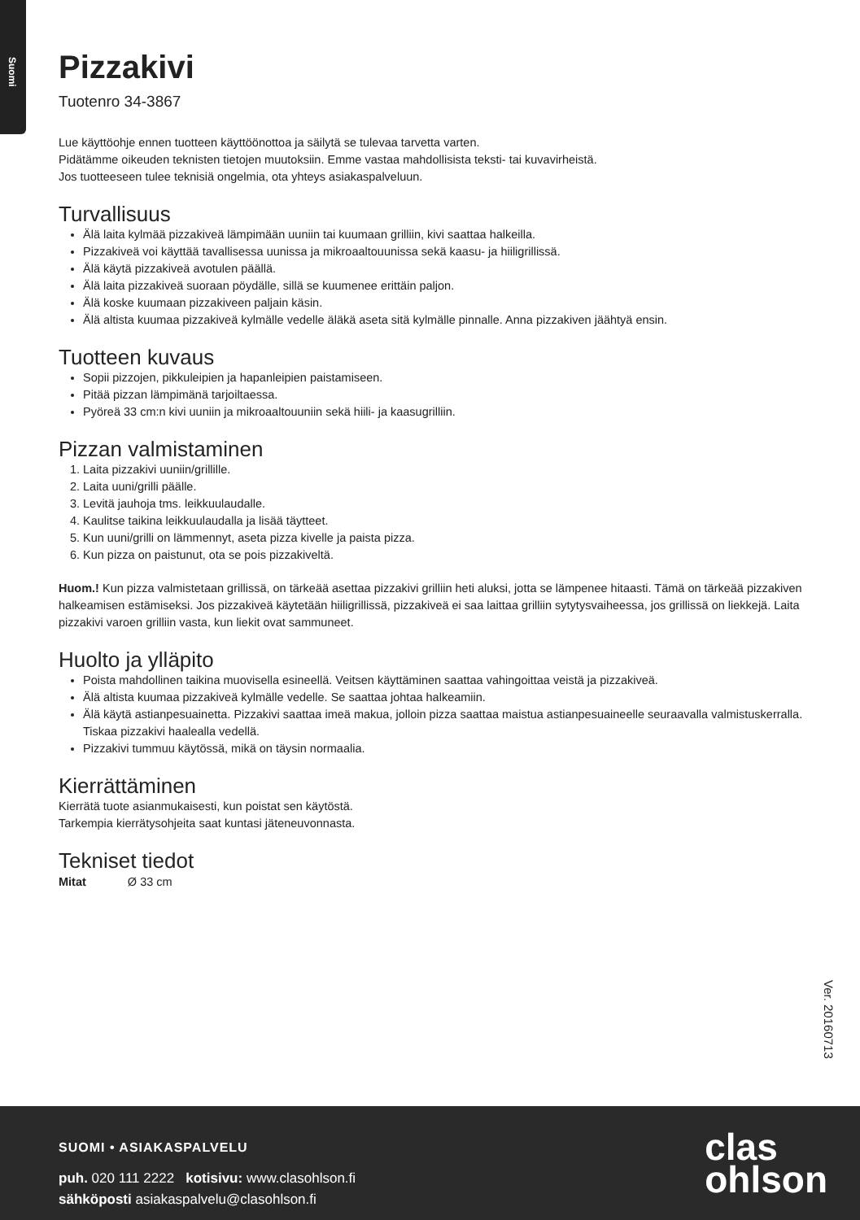Suomi
Pizzakivi
Tuotenro 34-3867
Lue käyttöohje ennen tuotteen käyttöönottoa ja säilytä se tulevaa tarvetta varten.
Pidätämme oikeuden teknisten tietojen muutoksiin. Emme vastaa mahdollisista teksti- tai kuvavirheistä.
Jos tuotteeseen tulee teknisiä ongelmia, ota yhteys asiakaspalveluun.
Turvallisuus
Älä laita kylmää pizzakiveä lämpimään uuniin tai kuumaan grilliin, kivi saattaa halkeilla.
Pizzakiveä voi käyttää tavallisessa uunissa ja mikroaaltouunissa sekä kaasu- ja hiiligrillissä.
Älä käytä pizzakiveä avotulen päällä.
Älä laita pizzakiveä suoraan pöydälle, sillä se kuumenee erittäin paljon.
Älä koske kuumaan pizzakiveen paljain käsin.
Älä altista kuumaa pizzakiveä kylmälle vedelle äläkä aseta sitä kylmälle pinnalle. Anna pizzakiven jäähtyä ensin.
Tuotteen kuvaus
Sopii pizzojen, pikkuleipien ja hapanleipien paistamiseen.
Pitää pizzan lämpimänä tarjoiltaessa.
Pyöreä 33 cm:n kivi uuniin ja mikroaaltouuniin sekä hiili- ja kaasugrilliin.
Pizzan valmistaminen
1. Laita pizzakivi uuniin/grillille.
2. Laita uuni/grilli päälle.
3. Levitä jauhoja tms. leikkuulaudalle.
4. Kaulitse taikina leikkuulaudalla ja lisää täytteet.
5. Kun uuni/grilli on lämmennyt, aseta pizza kivelle ja paista pizza.
6. Kun pizza on paistunut, ota se pois pizzakiveltä.
Huom.! Kun pizza valmistetaan grillissä, on tärkeää asettaa pizzakivi grilliin heti aluksi, jotta se lämpenee hitaasti. Tämä on tärkeää pizzakiven halkeamisen estämiseksi. Jos pizzakiveä käytetään hiiligrillissä, pizzakiveä ei saa laittaa grilliin sytytysvaiheessa, jos grillissä on liekkejä. Laita pizzakivi varoen grilliin vasta, kun liekit ovat sammuneet.
Huolto ja ylläpito
Poista mahdollinen taikina muovisella esineellä. Veitsen käyttäminen saattaa vahingoittaa veistä ja pizzakiveä.
Älä altista kuumaa pizzakiveä kylmälle vedelle. Se saattaa johtaa halkeamiin.
Älä käytä astianpesuainetta. Pizzakivi saattaa imeä makua, jolloin pizza saattaa maistua astianpesuaineelle seuraavalla valmistuskerralla. Tiskaa pizzakivi haalealla vedellä.
Pizzakivi tummuu käytössä, mikä on täysin normaalia.
Kierrättäminen
Kierrätä tuote asianmukaisesti, kun poistat sen käytöstä.
Tarkempia kierrätysohjeita saat kuntasi jäteneuvonnasta.
Tekniset tiedot
| Mitat | Ø 33 cm |
Ver. 20160713
SUOMI • ASIAKASPALVELU
puh. 020 111 2222 kotisivu: www.clasohlson.fi
sähköposti asiakaspalvelu@clasohlson.fi
clas
ohlson